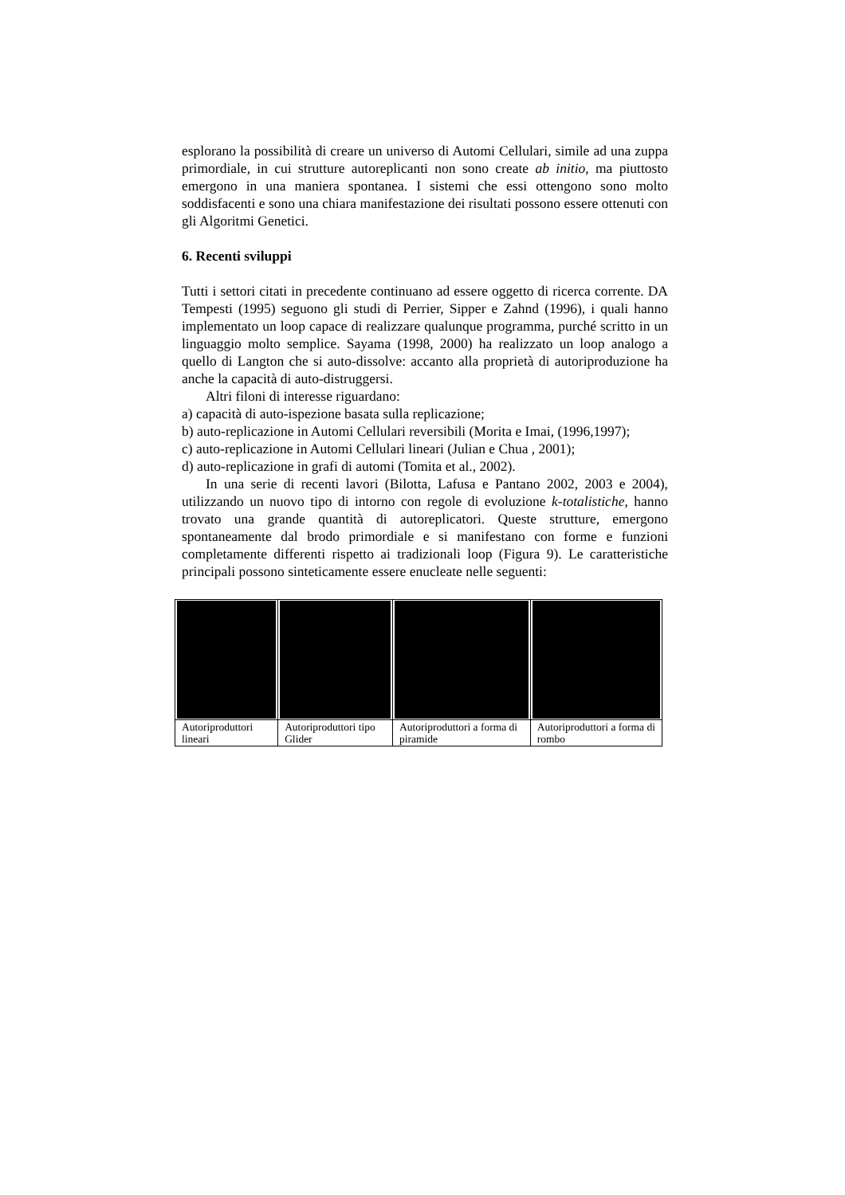esplorano la possibilità di creare un universo di Automi Cellulari, simile ad una zuppa primordiale, in cui strutture autoreplicanti non sono create ab initio, ma piuttosto emergono in una maniera spontanea. I sistemi che essi ottengono sono molto soddisfacenti e sono una chiara manifestazione dei risultati possono essere ottenuti con gli Algoritmi Genetici.
6. Recenti sviluppi
Tutti i settori citati in precedente continuano ad essere oggetto di ricerca corrente. DA Tempesti (1995) seguono gli studi di Perrier, Sipper e Zahnd (1996), i quali hanno implementato un loop capace di realizzare qualunque programma, purché scritto in un linguaggio molto semplice. Sayama (1998, 2000) ha realizzato un loop analogo a quello di Langton che si auto-dissolve: accanto alla proprietà di autoriproduzione ha anche la capacità di auto-distruggersi.
Altri filoni di interesse riguardano:
a) capacità di auto-ispezione basata sulla replicazione;
b) auto-replicazione in Automi Cellulari reversibili (Morita e Imai, (1996,1997);
c) auto-replicazione in Automi Cellulari lineari (Julian e Chua , 2001);
d) auto-replicazione in grafi di automi (Tomita et al., 2002).
In una serie di recenti lavori (Bilotta, Lafusa e Pantano 2002, 2003 e 2004), utilizzando un nuovo tipo di intorno con regole di evoluzione k-totalistiche, hanno trovato una grande quantità di autoreplicatori. Queste strutture, emergono spontaneamente dal brodo primordiale e si manifestano con forme e funzioni completamente differenti rispetto ai tradizionali loop (Figura 9). Le caratteristiche principali possono sinteticamente essere enucleate nelle seguenti:
| Autoriproduttori lineari | Autoriproduttori tipo Glider | Autoriproduttori a forma di piramide | Autoriproduttori a forma di rombo |